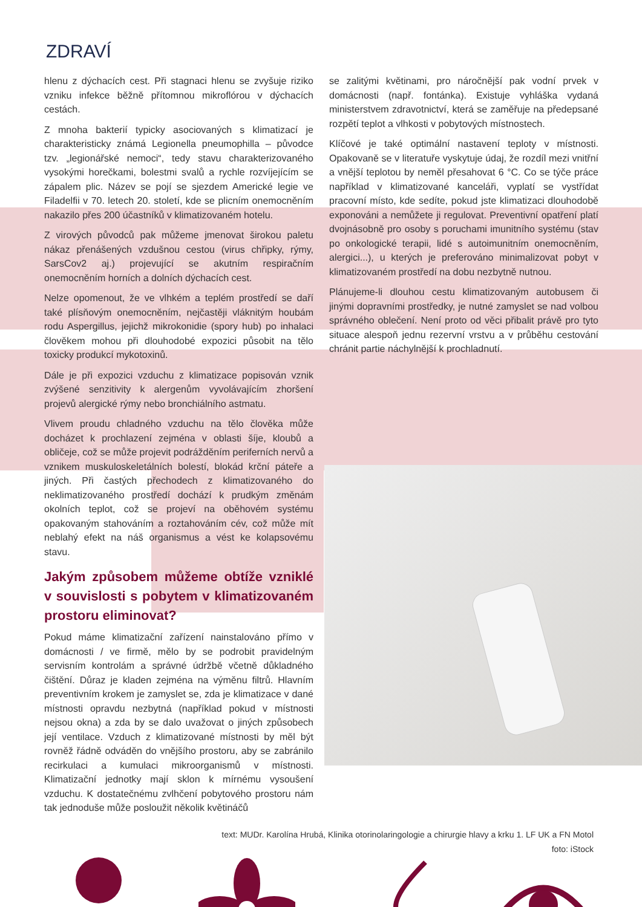ZDRAVÍ
hlenu z dýchacích cest. Při stagnaci hlenu se zvyšuje riziko vzniku infekce běžně přítomnou mikroflórou v dýchacích cestách.
Z mnoha bakterií typicky asociovaných s klimatizací je charakteristicky známá Legionella pneumophilla – původce tzv. „legionářské nemoci“, tedy stavu charakterizovaného vysokými horečkami, bolestmi svalů a rychle rozvíjejícím se zápalem plic. Název se pojí se sjezdem Americké legie ve Filadelfii v 70. letech 20. století, kde se plicním onemocněním nakazilo přes 200 účastníků v klimatizovaném hotelu.
Z virových původců pak můžeme jmenovat širokou paletu nákaz přenášených vzdušnou cestou (virus chřipky, rýmy, SarsCov2 aj.) projevující se akutním respiračním onemocněním horních a dolních dýchacích cest.
Nelze opomenout, že ve vlhkém a teplém prostředí se daří také plísňovým onemocněním, nejčastěji vláknitým houbám rodu Aspergillus, jejichž mikrokonidie (spory hub) po inhalaci člověkem mohou při dlouhodobé expozici působit na tělo toxicky produkcí mykotoxinů.
Dále je při expozici vzduchu z klimatizace popisován vznik zvýšené senzitivity k alergenům vyvolávajícím zhoršení projevů alergické rýmy nebo bronchiálního astmatu.
Vlivem proudu chladného vzduchu na tělo člověka může docházet k prochlazení zejména v oblasti šíje, kloubů a obličeje, což se může projevit podrážděním periferních nervů a vznikem muskuloskeletálních bolestí, blokád krční páteře a jiných. Při častých přechodech z klimatizovaného do neklimatizovaného prostředí dochází k prudkým změnám okolních teplot, což se projeví na oběhovém systému opakovaným stahováním a roztahováním cév, což může mít neblahý efekt na náš organismus a vést ke kolapsovému stavu.
Jakým způsobem můžeme obtíže vzniklé v souvislosti s pobytem v klimatizovaném prostoru eliminovat?
Pokud máme klimatizační zařízení nainstalováno přímo v domácnosti / ve firmě, mělo by se podrobit pravidelným servisním kontrolám a správné údržbě včetně důkladného čištění. Důraz je kladen zejména na výměnu filtrů. Hlavním preventivním krokem je zamyslet se, zda je klimatizace v dané místnosti opravdu nezbytná (například pokud v místnosti nejsou okna) a zda by se dalo uvažovat o jiných způsobech její ventilace. Vzduch z klimatizované místnosti by měl být rovněž řádně odváděn do vnějšího prostoru, aby se zabránilo recirkulaci a kumulaci mikroorganismů v místnosti. Klimatizační jednotky mají sklon k mírnému vysoušení vzduchu. K dostatečnému zvlhčení pobytového prostoru nám tak jednoduše může posloužit několik květináčů
se zalitými květinami, pro náročnější pak vodní prvek v domácnosti (např. fontánka). Existuje vyhláška vydaná ministerstvem zdravotnictví, která se zaměřuje na předepsané rozpětí teplot a vlhkosti v pobytových místnostech.
Klíčové je také optimální nastavení teploty v místnosti. Opakovaně se v literatuře vyskytuje údaj, že rozdíl mezi vnitřní a vnější teplotou by neměl přesahovat 6 °C. Co se týče práce například v klimatizované kanceláři, vyplatí se vystřídat pracovní místo, kde sedíte, pokud jste klimatizaci dlouhodobě exponováni a nemůžete ji regulovat. Preventivní opatření platí dvojnásobně pro osoby s poruchami imunitního systému (stav po onkologické terapii, lidé s autoimunitním onemocněním, alergici...), u kterých je preferováno minimalizovat pobyt v klimatizovaném prostředí na dobu nezbytně nutnou.
Plánujeme-li dlouhou cestu klimatizovaným autobusem či jinými dopravními prostředky, je nutné zamyslet se nad volbou správného oblečení. Není proto od věci přibalit právě pro tyto situace alespoň jednu rezervní vrstvu a v průběhu cestování chránit partie náchylnější k prochladnutí.
text: MUDr. Karolína Hrubá, Klinika otorinolaringologie a chirurgie hlavy a krku 1. LF UK a FN Motol
foto: iStock